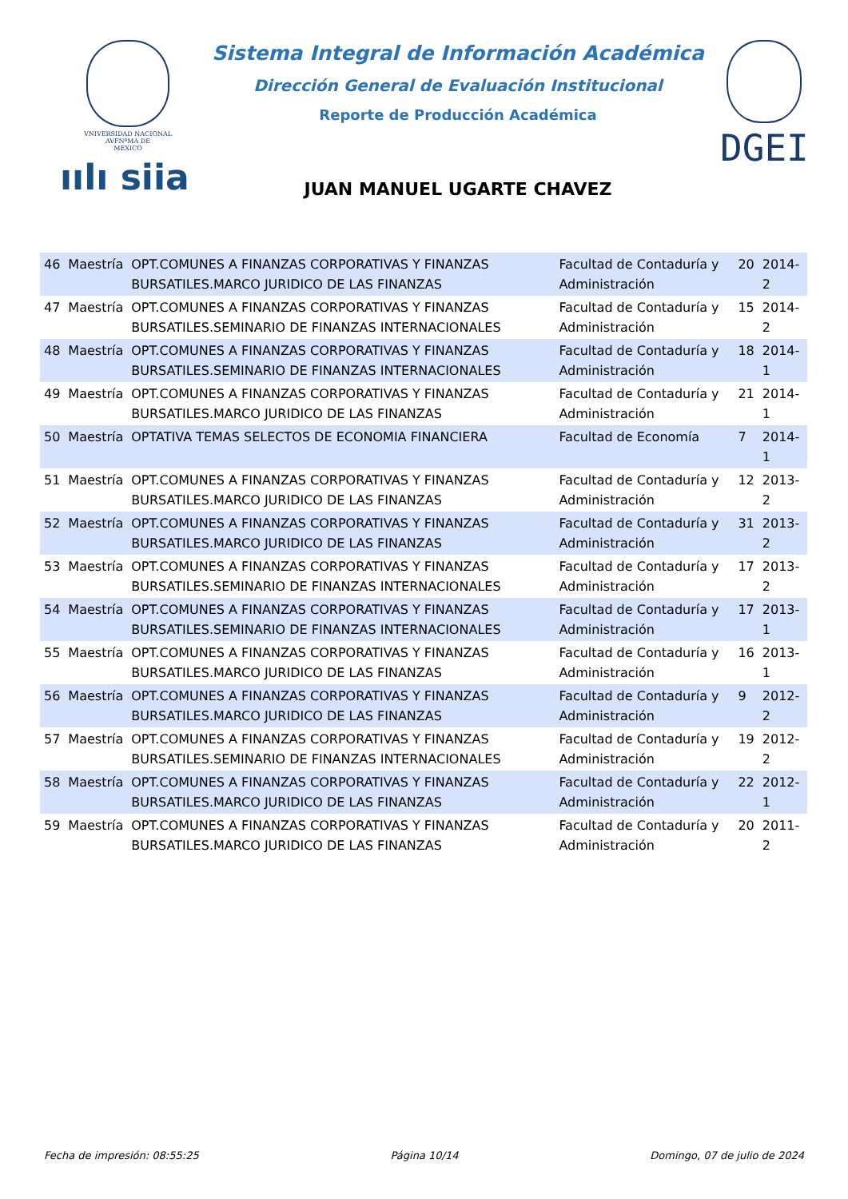VNIVERSIDAD NACIONAL
AVFNºMA DE
MEXICO
ıılı siia
Sistema Integral de Información Académica
Dirección General de Evaluación Institucional
Reporte de Producción Académica
JUAN MANUEL UGARTE CHAVEZ
DGEI
| 46 | Maestría | OPT.COMUNES A FINANZAS CORPORATIVAS Y FINANZAS BURSATILES.MARCO JURIDICO DE LAS FINANZAS | Facultad de Contaduría y Administración | 20 | 2014-2 |
| 47 | Maestría | OPT.COMUNES A FINANZAS CORPORATIVAS Y FINANZAS BURSATILES.SEMINARIO DE FINANZAS INTERNACIONALES | Facultad de Contaduría y Administración | 15 | 2014-2 |
| 48 | Maestría | OPT.COMUNES A FINANZAS CORPORATIVAS Y FINANZAS BURSATILES.SEMINARIO DE FINANZAS INTERNACIONALES | Facultad de Contaduría y Administración | 18 | 2014-1 |
| 49 | Maestría | OPT.COMUNES A FINANZAS CORPORATIVAS Y FINANZAS BURSATILES.MARCO JURIDICO DE LAS FINANZAS | Facultad de Contaduría y Administración | 21 | 2014-1 |
| 50 | Maestría | OPTATIVA TEMAS SELECTOS DE ECONOMIA FINANCIERA | Facultad de Economía | 7 | 2014-1 |
| 51 | Maestría | OPT.COMUNES A FINANZAS CORPORATIVAS Y FINANZAS BURSATILES.MARCO JURIDICO DE LAS FINANZAS | Facultad de Contaduría y Administración | 12 | 2013-2 |
| 52 | Maestría | OPT.COMUNES A FINANZAS CORPORATIVAS Y FINANZAS BURSATILES.MARCO JURIDICO DE LAS FINANZAS | Facultad de Contaduría y Administración | 31 | 2013-2 |
| 53 | Maestría | OPT.COMUNES A FINANZAS CORPORATIVAS Y FINANZAS BURSATILES.SEMINARIO DE FINANZAS INTERNACIONALES | Facultad de Contaduría y Administración | 17 | 2013-2 |
| 54 | Maestría | OPT.COMUNES A FINANZAS CORPORATIVAS Y FINANZAS BURSATILES.SEMINARIO DE FINANZAS INTERNACIONALES | Facultad de Contaduría y Administración | 17 | 2013-1 |
| 55 | Maestría | OPT.COMUNES A FINANZAS CORPORATIVAS Y FINANZAS BURSATILES.MARCO JURIDICO DE LAS FINANZAS | Facultad de Contaduría y Administración | 16 | 2013-1 |
| 56 | Maestría | OPT.COMUNES A FINANZAS CORPORATIVAS Y FINANZAS BURSATILES.MARCO JURIDICO DE LAS FINANZAS | Facultad de Contaduría y Administración | 9 | 2012-2 |
| 57 | Maestría | OPT.COMUNES A FINANZAS CORPORATIVAS Y FINANZAS BURSATILES.SEMINARIO DE FINANZAS INTERNACIONALES | Facultad de Contaduría y Administración | 19 | 2012-2 |
| 58 | Maestría | OPT.COMUNES A FINANZAS CORPORATIVAS Y FINANZAS BURSATILES.MARCO JURIDICO DE LAS FINANZAS | Facultad de Contaduría y Administración | 22 | 2012-1 |
| 59 | Maestría | OPT.COMUNES A FINANZAS CORPORATIVAS Y FINANZAS BURSATILES.MARCO JURIDICO DE LAS FINANZAS | Facultad de Contaduría y Administración | 20 | 2011-2 |
Fecha de impresión: 08:55:25 Página 10/14 Domingo, 07 de julio de 2024